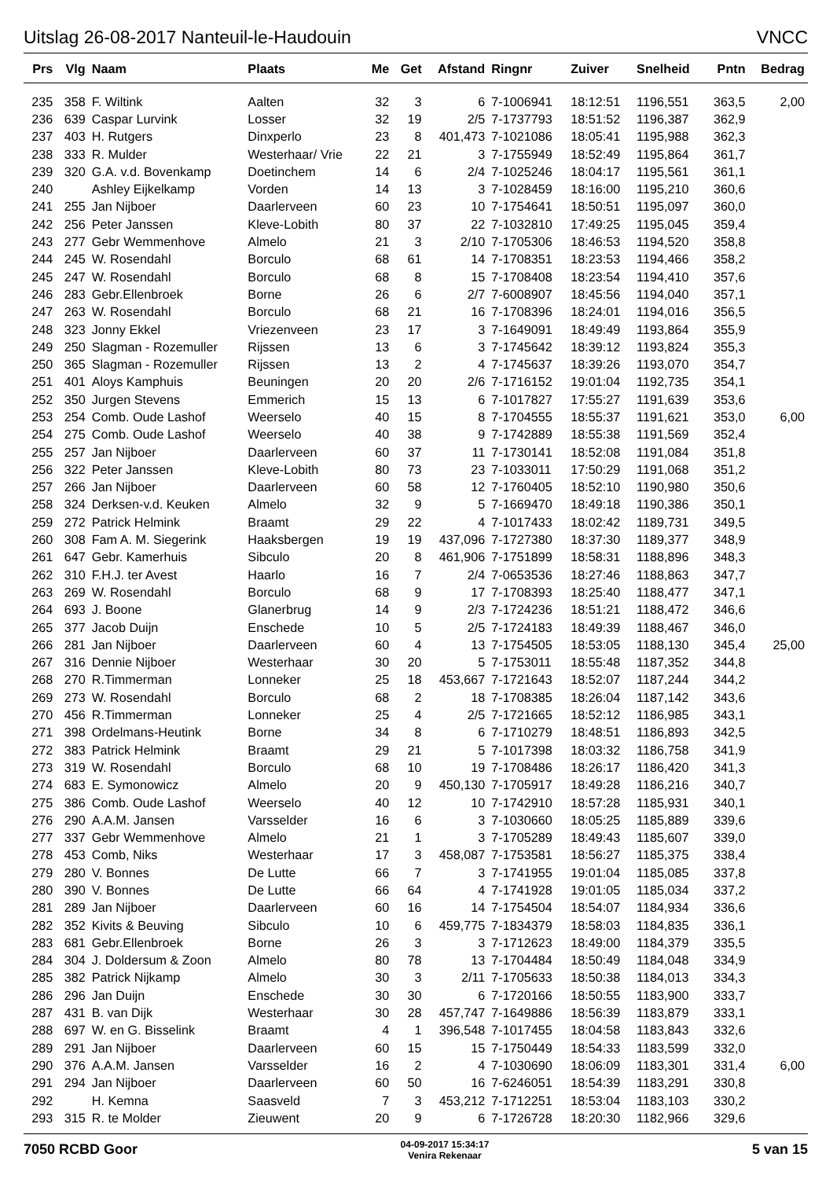Uitslag 26-08-2017 Nanteuil-le-Haudouin VNCC
| Prs | Vlg | Naam | Plaats | Me | Get | Afstand | Ringnr | Zuiver | Snelheid | Pntn | Bedrag |
| --- | --- | --- | --- | --- | --- | --- | --- | --- | --- | --- | --- |
| 235 | 358 | F. Wiltink | Aalten | 32 | 3 | 6 | 7-1006941 | 18:12:51 | 1196,551 | 363,5 | 2,00 |
| 236 | 639 | Caspar Lurvink | Losser | 32 | 19 | 2/5 | 7-1737793 | 18:51:52 | 1196,387 | 362,9 | |
| 237 | 403 | H. Rutgers | Dinxperlo | 23 | 8 | 401,473 | 7-1021086 | 18:05:41 | 1195,988 | 362,3 | |
| 238 | 333 | R. Mulder | Westerhaar/ Vrie | 22 | 21 | 3 | 7-1755949 | 18:52:49 | 1195,864 | 361,7 | |
| 239 | 320 | G.A. v.d. Bovenkamp | Doetinchem | 14 | 6 | 2/4 | 7-1025246 | 18:04:17 | 1195,561 | 361,1 | |
| 240 | | Ashley Eijkelkamp | Vorden | 14 | 13 | 3 | 7-1028459 | 18:16:00 | 1195,210 | 360,6 | |
| 241 | 255 | Jan Nijboer | Daarlerveen | 60 | 23 | 10 | 7-1754641 | 18:50:51 | 1195,097 | 360,0 | |
| 242 | 256 | Peter Janssen | Kleve-Lobith | 80 | 37 | 22 | 7-1032810 | 17:49:25 | 1195,045 | 359,4 | |
| 243 | 277 | Gebr Wemmenhove | Almelo | 21 | 3 | 2/10 | 7-1705306 | 18:46:53 | 1194,520 | 358,8 | |
| 244 | 245 | W. Rosendahl | Borculo | 68 | 61 | 14 | 7-1708351 | 18:23:53 | 1194,466 | 358,2 | |
| 245 | 247 | W. Rosendahl | Borculo | 68 | 8 | 15 | 7-1708408 | 18:23:54 | 1194,410 | 357,6 | |
| 246 | 283 | Gebr.Ellenbroek | Borne | 26 | 6 | 2/7 | 7-6008907 | 18:45:56 | 1194,040 | 357,1 | |
| 247 | 263 | W. Rosendahl | Borculo | 68 | 21 | 16 | 7-1708396 | 18:24:01 | 1194,016 | 356,5 | |
| 248 | 323 | Jonny Ekkel | Vriezenveen | 23 | 17 | 3 | 7-1649091 | 18:49:49 | 1193,864 | 355,9 | |
| 249 | 250 | Slagman - Rozemuller | Rijssen | 13 | 6 | 3 | 7-1745642 | 18:39:12 | 1193,824 | 355,3 | |
| 250 | 365 | Slagman - Rozemuller | Rijssen | 13 | 2 | 4 | 7-1745637 | 18:39:26 | 1193,070 | 354,7 | |
| 251 | 401 | Aloys Kamphuis | Beuningen | 20 | 20 | 2/6 | 7-1716152 | 19:01:04 | 1192,735 | 354,1 | |
| 252 | 350 | Jurgen Stevens | Emmerich | 15 | 13 | 6 | 7-1017827 | 17:55:27 | 1191,639 | 353,6 | |
| 253 | 254 | Comb. Oude Lashof | Weerselo | 40 | 15 | 8 | 7-1704555 | 18:55:37 | 1191,621 | 353,0 | 6,00 |
| 254 | 275 | Comb. Oude Lashof | Weerselo | 40 | 38 | 9 | 7-1742889 | 18:55:38 | 1191,569 | 352,4 | |
| 255 | 257 | Jan Nijboer | Daarlerveen | 60 | 37 | 11 | 7-1730141 | 18:52:08 | 1191,084 | 351,8 | |
| 256 | 322 | Peter Janssen | Kleve-Lobith | 80 | 73 | 23 | 7-1033011 | 17:50:29 | 1191,068 | 351,2 | |
| 257 | 266 | Jan Nijboer | Daarlerveen | 60 | 58 | 12 | 7-1760405 | 18:52:10 | 1190,980 | 350,6 | |
| 258 | 324 | Derksen-v.d. Keuken | Almelo | 32 | 9 | 5 | 7-1669470 | 18:49:18 | 1190,386 | 350,1 | |
| 259 | 272 | Patrick Helmink | Braamt | 29 | 22 | 4 | 7-1017433 | 18:02:42 | 1189,731 | 349,5 | |
| 260 | 308 | Fam A. M. Siegerink | Haaksbergen | 19 | 19 | 437,096 | 7-1727380 | 18:37:30 | 1189,377 | 348,9 | |
| 261 | 647 | Gebr. Kamerhuis | Sibculo | 20 | 8 | 461,906 | 7-1751899 | 18:58:31 | 1188,896 | 348,3 | |
| 262 | 310 | F.H.J. ter Avest | Haarlo | 16 | 7 | 2/4 | 7-0653536 | 18:27:46 | 1188,863 | 347,7 | |
| 263 | 269 | W. Rosendahl | Borculo | 68 | 9 | 17 | 7-1708393 | 18:25:40 | 1188,477 | 347,1 | |
| 264 | 693 | J. Boone | Glanerbrug | 14 | 9 | 2/3 | 7-1724236 | 18:51:21 | 1188,472 | 346,6 | |
| 265 | 377 | Jacob Duijn | Enschede | 10 | 5 | 2/5 | 7-1724183 | 18:49:39 | 1188,467 | 346,0 | |
| 266 | 281 | Jan Nijboer | Daarlerveen | 60 | 4 | 13 | 7-1754505 | 18:53:05 | 1188,130 | 345,4 | 25,00 |
| 267 | 316 | Dennie Nijboer | Westerhaar | 30 | 20 | 5 | 7-1753011 | 18:55:48 | 1187,352 | 344,8 | |
| 268 | 270 | R.Timmerman | Lonneker | 25 | 18 | 453,667 | 7-1721643 | 18:52:07 | 1187,244 | 344,2 | |
| 269 | 273 | W. Rosendahl | Borculo | 68 | 2 | 18 | 7-1708385 | 18:26:04 | 1187,142 | 343,6 | |
| 270 | 456 | R.Timmerman | Lonneker | 25 | 4 | 2/5 | 7-1721665 | 18:52:12 | 1186,985 | 343,1 | |
| 271 | 398 | Ordelmans-Heutink | Borne | 34 | 8 | 6 | 7-1710279 | 18:48:51 | 1186,893 | 342,5 | |
| 272 | 383 | Patrick Helmink | Braamt | 29 | 21 | 5 | 7-1017398 | 18:03:32 | 1186,758 | 341,9 | |
| 273 | 319 | W. Rosendahl | Borculo | 68 | 10 | 19 | 7-1708486 | 18:26:17 | 1186,420 | 341,3 | |
| 274 | 683 | E. Symonowicz | Almelo | 20 | 9 | 450,130 | 7-1705917 | 18:49:28 | 1186,216 | 340,7 | |
| 275 | 386 | Comb. Oude Lashof | Weerselo | 40 | 12 | 10 | 7-1742910 | 18:57:28 | 1185,931 | 340,1 | |
| 276 | 290 | A.A.M. Jansen | Varsselder | 16 | 6 | 3 | 7-1030660 | 18:05:25 | 1185,889 | 339,6 | |
| 277 | 337 | Gebr Wemmenhove | Almelo | 21 | 1 | 3 | 7-1705289 | 18:49:43 | 1185,607 | 339,0 | |
| 278 | 453 | Comb, Niks | Westerhaar | 17 | 3 | 458,087 | 7-1753581 | 18:56:27 | 1185,375 | 338,4 | |
| 279 | 280 | V. Bonnes | De Lutte | 66 | 7 | 3 | 7-1741955 | 19:01:04 | 1185,085 | 337,8 | |
| 280 | 390 | V. Bonnes | De Lutte | 66 | 64 | 4 | 7-1741928 | 19:01:05 | 1185,034 | 337,2 | |
| 281 | 289 | Jan Nijboer | Daarlerveen | 60 | 16 | 14 | 7-1754504 | 18:54:07 | 1184,934 | 336,6 | |
| 282 | 352 | Kivits & Beuving | Sibculo | 10 | 6 | 459,775 | 7-1834379 | 18:58:03 | 1184,835 | 336,1 | |
| 283 | 681 | Gebr.Ellenbroek | Borne | 26 | 3 | 3 | 7-1712623 | 18:49:00 | 1184,379 | 335,5 | |
| 284 | 304 | J. Doldersum & Zoon | Almelo | 80 | 78 | 13 | 7-1704484 | 18:50:49 | 1184,048 | 334,9 | |
| 285 | 382 | Patrick Nijkamp | Almelo | 30 | 3 | 2/11 | 7-1705633 | 18:50:38 | 1184,013 | 334,3 | |
| 286 | 296 | Jan Duijn | Enschede | 30 | 30 | 6 | 7-1720166 | 18:50:55 | 1183,900 | 333,7 | |
| 287 | 431 | B. van Dijk | Westerhaar | 30 | 28 | 457,747 | 7-1649886 | 18:56:39 | 1183,879 | 333,1 | |
| 288 | 697 | W. en G. Bisselink | Braamt | 4 | 1 | 396,548 | 7-1017455 | 18:04:58 | 1183,843 | 332,6 | |
| 289 | 291 | Jan Nijboer | Daarlerveen | 60 | 15 | 15 | 7-1750449 | 18:54:33 | 1183,599 | 332,0 | |
| 290 | 376 | A.A.M. Jansen | Varsselder | 16 | 2 | 4 | 7-1030690 | 18:06:09 | 1183,301 | 331,4 | 6,00 |
| 291 | 294 | Jan Nijboer | Daarlerveen | 60 | 50 | 16 | 7-6246051 | 18:54:39 | 1183,291 | 330,8 | |
| 292 | | H. Kemna | Saasveld | 7 | 3 | 453,212 | 7-1712251 | 18:53:04 | 1183,103 | 330,2 | |
| 293 | 315 | R. te Molder | Zieuwent | 20 | 9 | 6 | 7-1726728 | 18:20:30 | 1182,966 | 329,6 | |
7050 RCBD Goor
04-09-2017 15:34:17
Venira Rekenaar
5 van 15